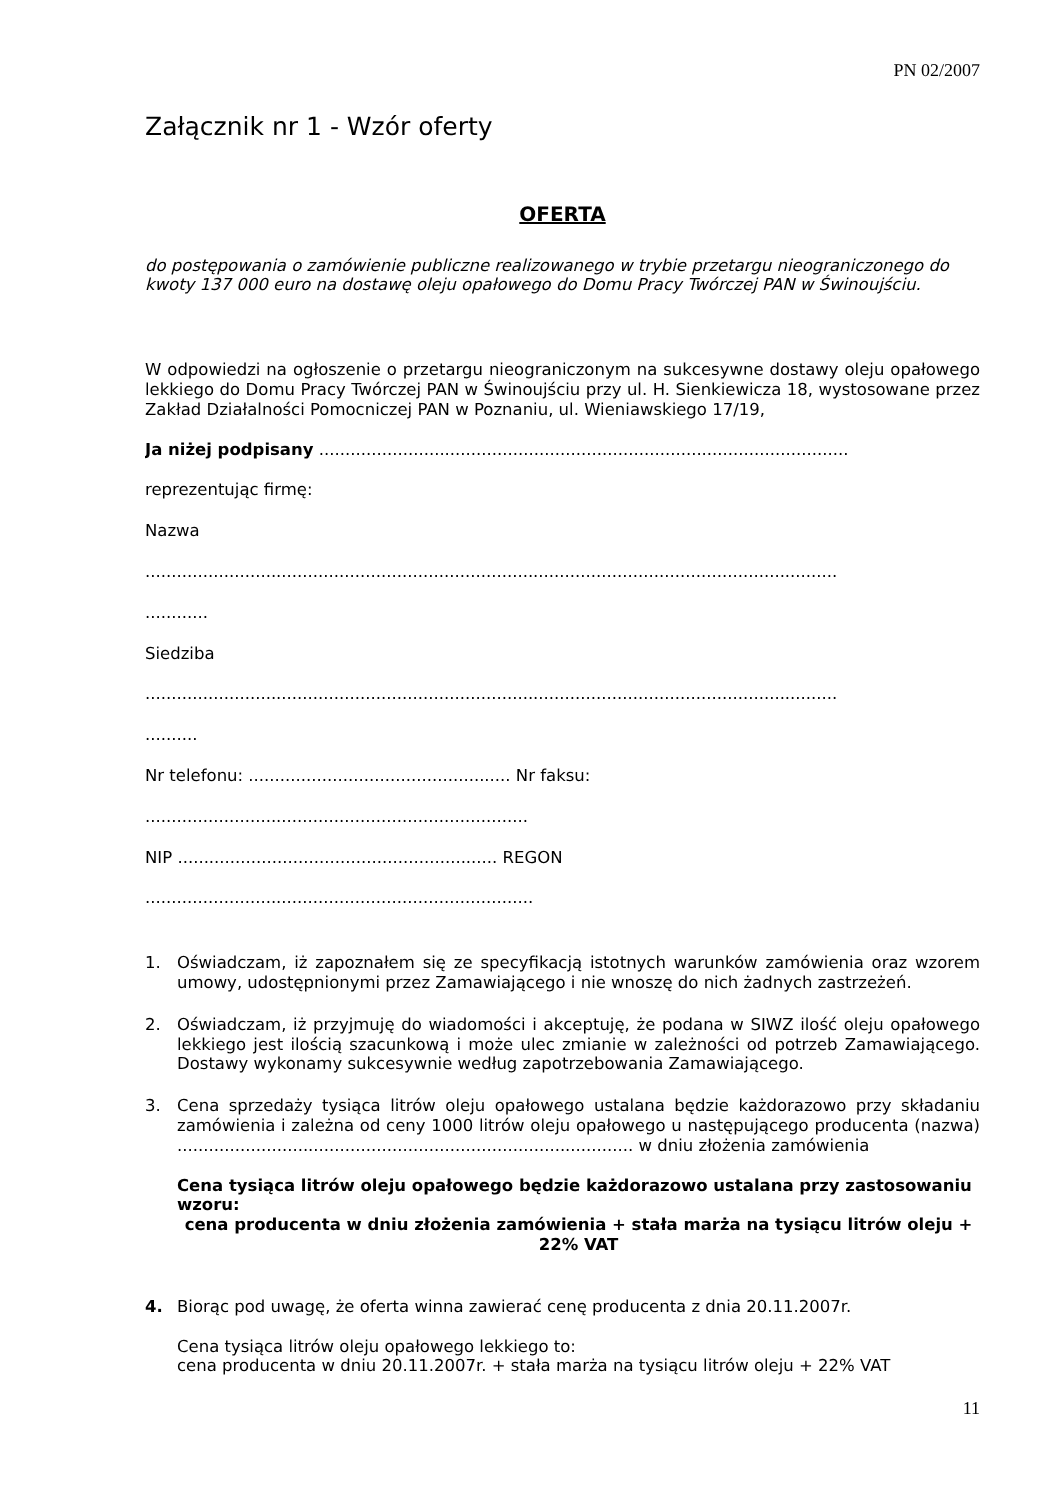PN 02/2007
Załącznik nr 1 - Wzór oferty
OFERTA
do postępowania o zamówienie publiczne realizowanego w trybie przetargu nieograniczonego do kwoty 137 000 euro na dostawę oleju opałowego do Domu Pracy Twórczej PAN w Świnoujściu.
W odpowiedzi na ogłoszenie o przetargu nieograniczonym na sukcesywne dostawy oleju opałowego lekkiego do Domu Pracy Twórczej PAN w Świnoujściu przy ul. H. Sienkiewicza 18, wystosowane przez Zakład Działalności Pomocniczej PAN w Poznaniu, ul. Wieniawskiego 17/19,
Ja niżej podpisany .....................................................................................................
reprezentując firmę:
Nazwa
....................................................................................................................................
............
Siedziba
....................................................................................................................................
..........
Nr telefonu: .................................................. Nr faksu:
.........................................................................
NIP ............................................................. REGON
..........................................................................
1. Oświadczam, iż zapoznałem się ze specyfikacją istotnych warunków zamówienia oraz wzorem umowy, udostępnionymi przez Zamawiającego i nie wnoszę do nich żadnych zastrzeżeń.
2. Oświadczam, iż przyjmuję do wiadomości i akceptuję, że podana w SIWZ ilość oleju opałowego lekkiego jest ilością szacunkową i może ulec zmianie w zależności od potrzeb Zamawiającego. Dostawy wykonamy sukcesywnie według zapotrzebowania Zamawiającego.
3. Cena sprzedaży tysiąca litrów oleju opałowego ustalana będzie każdorazowo przy składaniu zamówienia i zależna od ceny 1000 litrów oleju opałowego u następującego producenta (nazwa) ....................................................................................... w dniu złożenia zamówienia
Cena tysiąca litrów oleju opałowego będzie każdorazowo ustalana przy zastosowaniu wzoru:
cena producenta w dniu złożenia zamówienia + stała marża na tysiącu litrów oleju + 22% VAT
4. Biorąc pod uwagę, że oferta winna zawierać cenę producenta z dnia 20.11.2007r.
Cena tysiąca litrów oleju opałowego lekkiego to:
cena producenta w dniu 20.11.2007r. + stała marża na tysiącu litrów oleju + 22% VAT
11